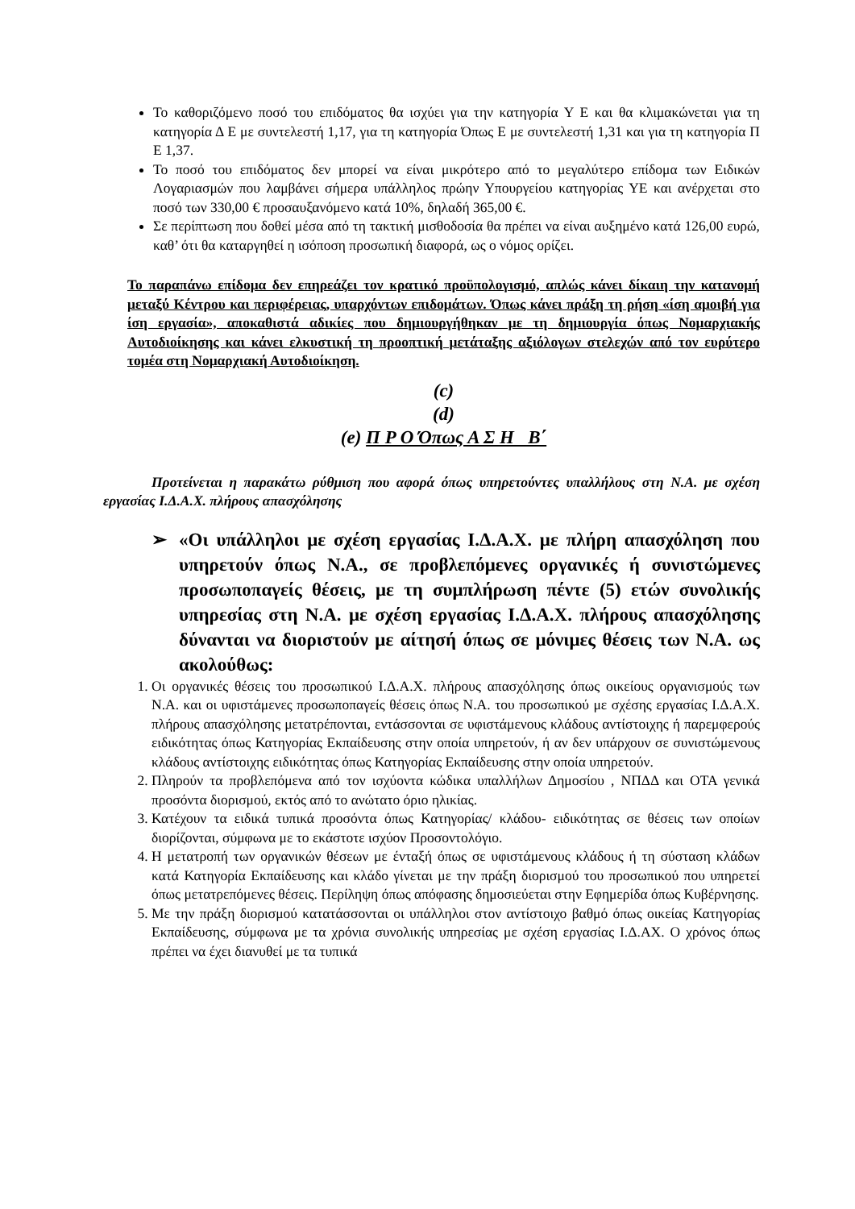Το καθοριζόμενο ποσό του επιδόματος θα ισχύει για την κατηγορία Υ Ε και θα κλιμακώνεται για τη κατηγορία Δ Ε με συντελεστή 1,17, για τη κατηγορία Όπως Ε με συντελεστή 1,31 και για τη κατηγορία Π Ε 1,37.
Το ποσό του επιδόματος δεν μπορεί να είναι μικρότερο από το μεγαλύτερο επίδομα των Ειδικών Λογαριασμών που λαμβάνει σήμερα υπάλληλος πρώην Υπουργείου κατηγορίας ΥΕ και ανέρχεται στο ποσό των 330,00 € προσαυξανόμενο κατά 10%, δηλαδή 365,00 €.
Σε περίπτωση που δοθεί μέσα από τη τακτική μισθοδοσία θα πρέπει να είναι αυξημένο κατά 126,00 ευρώ, καθ’ ότι θα καταργηθεί η ισόποση προσωπική διαφορά, ως ο νόμος ορίζει.
Το παραπάνω επίδομα δεν επηρεάζει τον κρατικό προϋπολογισμό, απλώς κάνει δίκαιη την κατανομή μεταξύ Κέντρου και περιφέρειας, υπαρχόντων επιδομάτων. Όπως κάνει πράξη τη ρήση «ίση αμοιβή για ίση εργασία», αποκαθιστά αδικίες που δημιουργήθηκαν με τη δημιουργία όπως Νομαρχιακής Αυτοδιοίκησης και κάνει ελκυστική τη προοπτική μετάταξης αξιόλογων στελεχών από τον ευρύτερο τομέα στη Νομαρχιακή Αυτοδιοίκηση.
(c)
(d)
(e) Π Ρ Ο Όπως Α Σ Η Β΄
Προτείνεται η παρακάτω ρύθμιση που αφορά όπως υπηρετούντες υπαλλήλους στη Ν.Α. με σχέση εργασίας Ι.Δ.Α.Χ. πλήρους απασχόλησης
➢ «Οι υπάλληλοι με σχέση εργασίας Ι.Δ.Α.Χ. με πλήρη απασχόληση που υπηρετούν όπως Ν.Α., σε προβλεπόμενες οργανικές ή συνιστώμενες προσωποπαγείς θέσεις, με τη συμπλήρωση πέντε (5) ετών συνολικής υπηρεσίας στη Ν.Α. με σχέση εργασίας Ι.Δ.Α.Χ. πλήρους απασχόλησης δύνανται να διοριστούν με αίτησή όπως σε μόνιμες θέσεις των Ν.Α. ως ακολούθως:
1. Οι οργανικές θέσεις του προσωπικού Ι.Δ.Α.Χ. πλήρους απασχόλησης όπως οικείους οργανισμούς των Ν.Α. και οι υφιστάμενες προσωποπαγείς θέσεις όπως Ν.Α. του προσωπικού με σχέσης εργασίας Ι.Δ.Α.Χ. πλήρους απασχόλησης μετατρέπονται, εντάσσονται σε υφιστάμενους κλάδους αντίστοιχης ή παρεμφερούς ειδικότητας όπως Κατηγορίας Εκπαίδευσης στην οποία υπηρετούν, ή αν δεν υπάρχουν σε συνιστώμενους κλάδους αντίστοιχης ειδικότητας όπως Κατηγορίας Εκπαίδευσης στην οποία υπηρετούν.
2. Πληρούν τα προβλεπόμενα από τον ισχύοντα κώδικα υπαλλήλων Δημοσίου , ΝΠΔΔ και ΟΤΑ γενικά προσόντα διορισμού, εκτός από το ανώτατο όριο ηλικίας.
3. Κατέχουν τα ειδικά τυπικά προσόντα όπως Κατηγορίας/ κλάδου- ειδικότητας σε θέσεις των οποίων διορίζονται, σύμφωνα με το εκάστοτε ισχύον Προσοντολόγιο.
4. Η μετατροπή των οργανικών θέσεων με ένταξή όπως σε υφιστάμενους κλάδους ή τη σύσταση κλάδων κατά Κατηγορία Εκπαίδευσης και κλάδο γίνεται με την πράξη διορισμού του προσωπικού που υπηρετεί όπως μετατρεπόμενες θέσεις. Περίληψη όπως απόφασης δημοσιεύεται στην Εφημερίδα όπως Κυβέρνησης.
5. Με την πράξη διορισμού κατατάσσονται οι υπάλληλοι στον αντίστοιχο βαθμό όπως οικείας Κατηγορίας Εκπαίδευσης, σύμφωνα με τα χρόνια συνολικής υπηρεσίας με σχέση εργασίας Ι.Δ.ΑΧ. Ο χρόνος όπως πρέπει να έχει διανυθεί με τα τυπικά